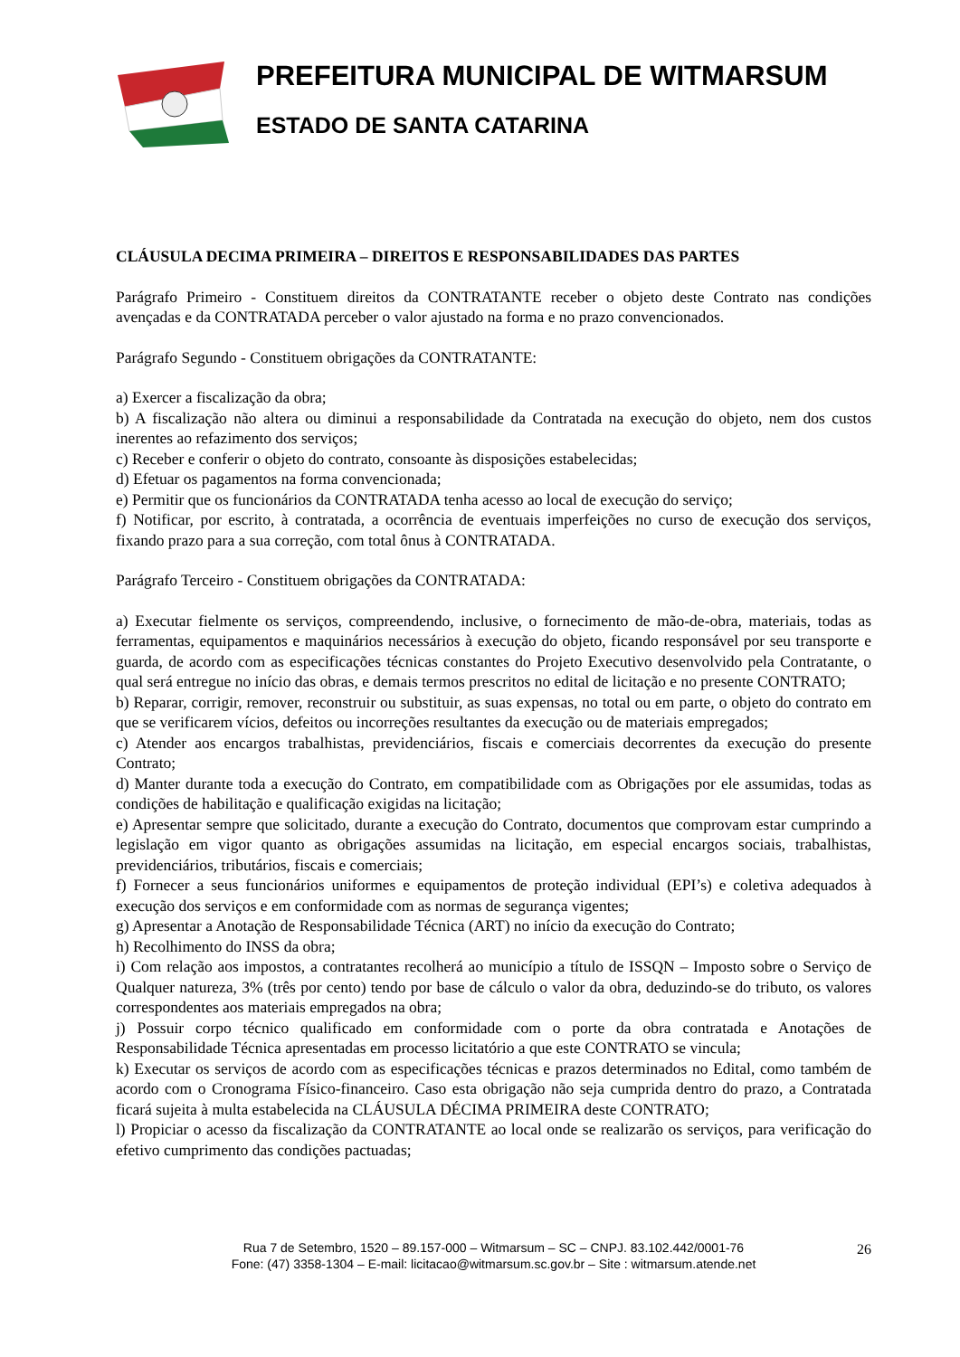PREFEITURA MUNICIPAL DE WITMARSUM
ESTADO DE SANTA CATARINA
CLÁUSULA DECIMA PRIMEIRA – DIREITOS E RESPONSABILIDADES DAS PARTES
Parágrafo Primeiro - Constituem direitos da CONTRATANTE receber o objeto deste Contrato nas condições avençadas e da CONTRATADA perceber o valor ajustado na forma e no prazo convencionados.
Parágrafo Segundo - Constituem obrigações da CONTRATANTE:
a) Exercer a fiscalização da obra;
b) A fiscalização não altera ou diminui a responsabilidade da Contratada na execução do objeto, nem dos custos inerentes ao refazimento dos serviços;
c) Receber e conferir o objeto do contrato, consoante às disposições estabelecidas;
d) Efetuar os pagamentos na forma convencionada;
e) Permitir que os funcionários da CONTRATADA tenha acesso ao local de execução do serviço;
f) Notificar, por escrito, à contratada, a ocorrência de eventuais imperfeições no curso de execução dos serviços, fixando prazo para a sua correção, com total ônus à CONTRATADA.
Parágrafo Terceiro - Constituem obrigações da CONTRATADA:
a) Executar fielmente os serviços, compreendendo, inclusive, o fornecimento de mão-de-obra, materiais, todas as ferramentas, equipamentos e maquinários necessários à execução do objeto, ficando responsável por seu transporte e guarda, de acordo com as especificações técnicas constantes do Projeto Executivo desenvolvido pela Contratante, o qual será entregue no início das obras, e demais termos prescritos no edital de licitação e no presente CONTRATO;
b) Reparar, corrigir, remover, reconstruir ou substituir, as suas expensas, no total ou em parte, o objeto do contrato em que se verificarem vícios, defeitos ou incorreções resultantes da execução ou de materiais empregados;
c) Atender aos encargos trabalhistas, previdenciários, fiscais e comerciais decorrentes da execução do presente Contrato;
d) Manter durante toda a execução do Contrato, em compatibilidade com as Obrigações por ele assumidas, todas as condições de habilitação e qualificação exigidas na licitação;
e) Apresentar sempre que solicitado, durante a execução do Contrato, documentos que comprovam estar cumprindo a legislação em vigor quanto as obrigações assumidas na licitação, em especial encargos sociais, trabalhistas, previdenciários, tributários, fiscais e comerciais;
f) Fornecer a seus funcionários uniformes e equipamentos de proteção individual (EPI’s) e coletiva adequados à execução dos serviços e em conformidade com as normas de segurança vigentes;
g) Apresentar a Anotação de Responsabilidade Técnica (ART) no início da execução do Contrato;
h) Recolhimento do INSS da obra;
i) Com relação aos impostos, a contratantes recolherá ao município a título de ISSQN – Imposto sobre o Serviço de Qualquer natureza, 3% (três por cento) tendo por base de cálculo o valor da obra, deduzindo-se do tributo, os valores correspondentes aos materiais empregados na obra;
j) Possuir corpo técnico qualificado em conformidade com o porte da obra contratada e Anotações de Responsabilidade Técnica apresentadas em processo licitatório a que este CONTRATO se vincula;
k) Executar os serviços de acordo com as especificações técnicas e prazos determinados no Edital, como também de acordo com o Cronograma Físico-financeiro. Caso esta obrigação não seja cumprida dentro do prazo, a Contratada ficará sujeita à multa estabelecida na CLÁUSULA DÉCIMA PRIMEIRA deste CONTRATO;
l) Propiciar o acesso da fiscalização da CONTRATANTE ao local onde se realizarão os serviços, para verificação do efetivo cumprimento das condições pactuadas;
Rua 7 de Setembro, 1520 – 89.157-000 – Witmarsum – SC – CNPJ. 83.102.442/0001-76
Fone: (47) 3358-1304 – E-mail: licitacao@witmarsum.sc.gov.br – Site : witmarsum.atende.net
26